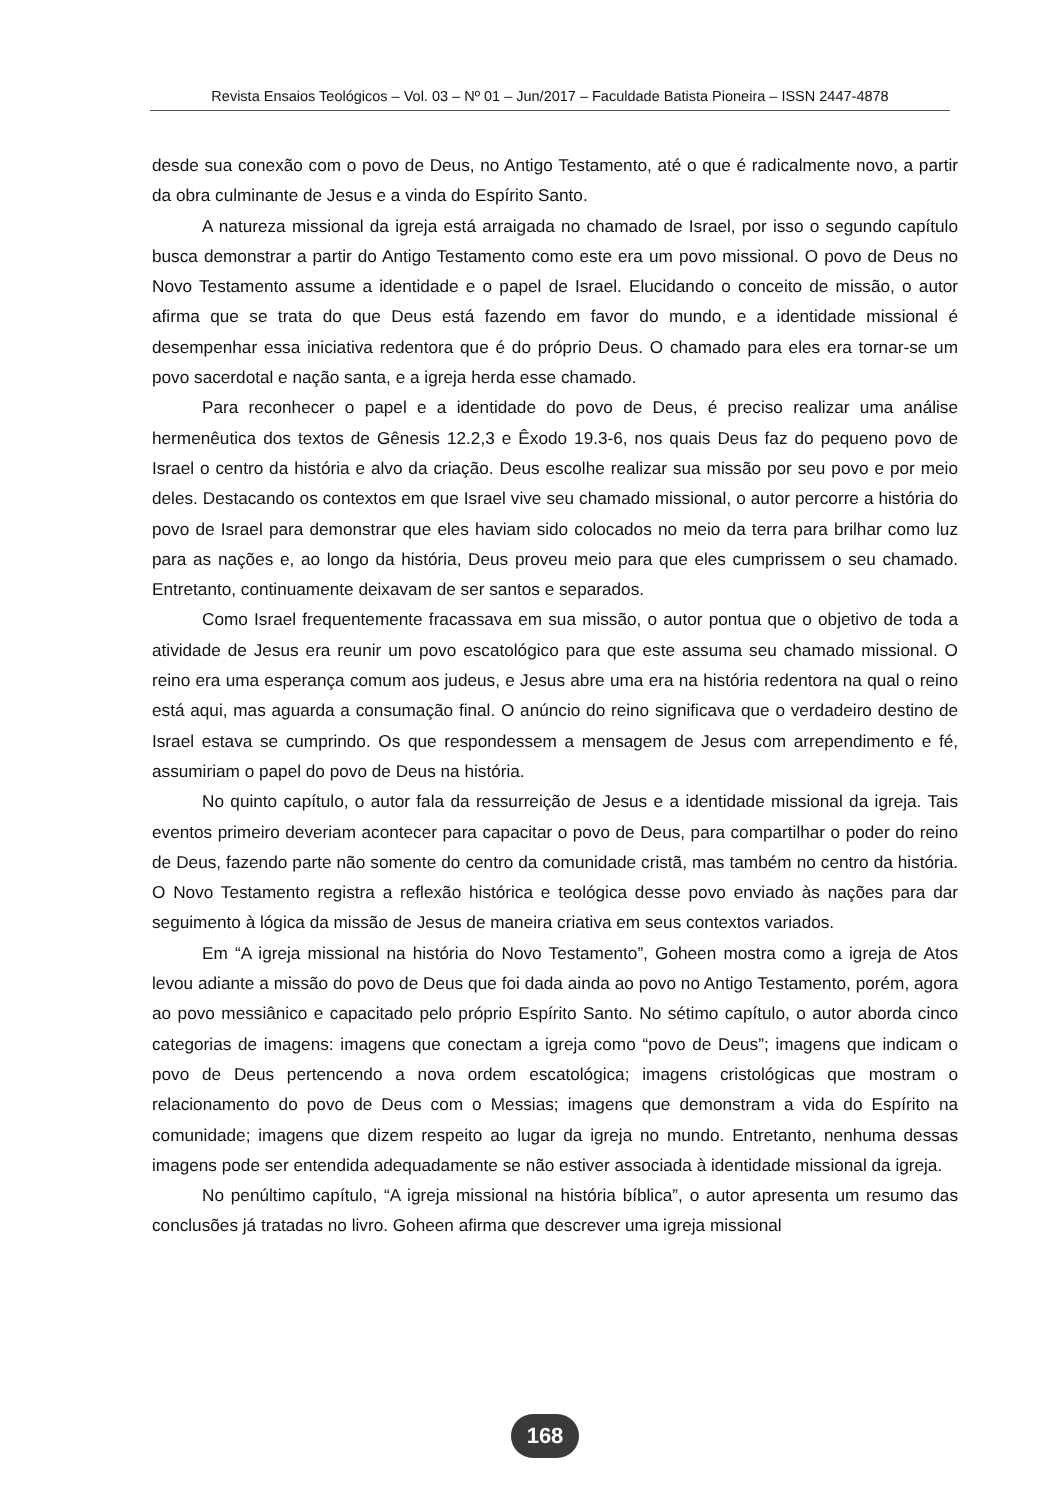Revista Ensaios Teológicos – Vol. 03 – Nº 01 – Jun/2017 – Faculdade Batista Pioneira – ISSN 2447-4878
desde sua conexão com o povo de Deus, no Antigo Testamento, até o que é radicalmente novo, a partir da obra culminante de Jesus e a vinda do Espírito Santo.
A natureza missional da igreja está arraigada no chamado de Israel, por isso o segundo capítulo busca demonstrar a partir do Antigo Testamento como este era um povo missional. O povo de Deus no Novo Testamento assume a identidade e o papel de Israel. Elucidando o conceito de missão, o autor afirma que se trata do que Deus está fazendo em favor do mundo, e a identidade missional é desempenhar essa iniciativa redentora que é do próprio Deus. O chamado para eles era tornar-se um povo sacerdotal e nação santa, e a igreja herda esse chamado.
Para reconhecer o papel e a identidade do povo de Deus, é preciso realizar uma análise hermenêutica dos textos de Gênesis 12.2,3 e Êxodo 19.3-6, nos quais Deus faz do pequeno povo de Israel o centro da história e alvo da criação. Deus escolhe realizar sua missão por seu povo e por meio deles. Destacando os contextos em que Israel vive seu chamado missional, o autor percorre a história do povo de Israel para demonstrar que eles haviam sido colocados no meio da terra para brilhar como luz para as nações e, ao longo da história, Deus proveu meio para que eles cumprissem o seu chamado. Entretanto, continuamente deixavam de ser santos e separados.
Como Israel frequentemente fracassava em sua missão, o autor pontua que o objetivo de toda a atividade de Jesus era reunir um povo escatológico para que este assuma seu chamado missional. O reino era uma esperança comum aos judeus, e Jesus abre uma era na história redentora na qual o reino está aqui, mas aguarda a consumação final. O anúncio do reino significava que o verdadeiro destino de Israel estava se cumprindo. Os que respondessem a mensagem de Jesus com arrependimento e fé, assumiriam o papel do povo de Deus na história.
No quinto capítulo, o autor fala da ressurreição de Jesus e a identidade missional da igreja. Tais eventos primeiro deveriam acontecer para capacitar o povo de Deus, para compartilhar o poder do reino de Deus, fazendo parte não somente do centro da comunidade cristã, mas também no centro da história. O Novo Testamento registra a reflexão histórica e teológica desse povo enviado às nações para dar seguimento à lógica da missão de Jesus de maneira criativa em seus contextos variados.
Em “A igreja missional na história do Novo Testamento”, Goheen mostra como a igreja de Atos levou adiante a missão do povo de Deus que foi dada ainda ao povo no Antigo Testamento, porém, agora ao povo messiânico e capacitado pelo próprio Espírito Santo. No sétimo capítulo, o autor aborda cinco categorias de imagens: imagens que conectam a igreja como “povo de Deus”; imagens que indicam o povo de Deus pertencendo a nova ordem escatológica; imagens cristológicas que mostram o relacionamento do povo de Deus com o Messias; imagens que demonstram a vida do Espírito na comunidade; imagens que dizem respeito ao lugar da igreja no mundo. Entretanto, nenhuma dessas imagens pode ser entendida adequadamente se não estiver associada à identidade missional da igreja.
No penúltimo capítulo, “A igreja missional na história bíblica”, o autor apresenta um resumo das conclusões já tratadas no livro. Goheen afirma que descrever uma igreja missional
168